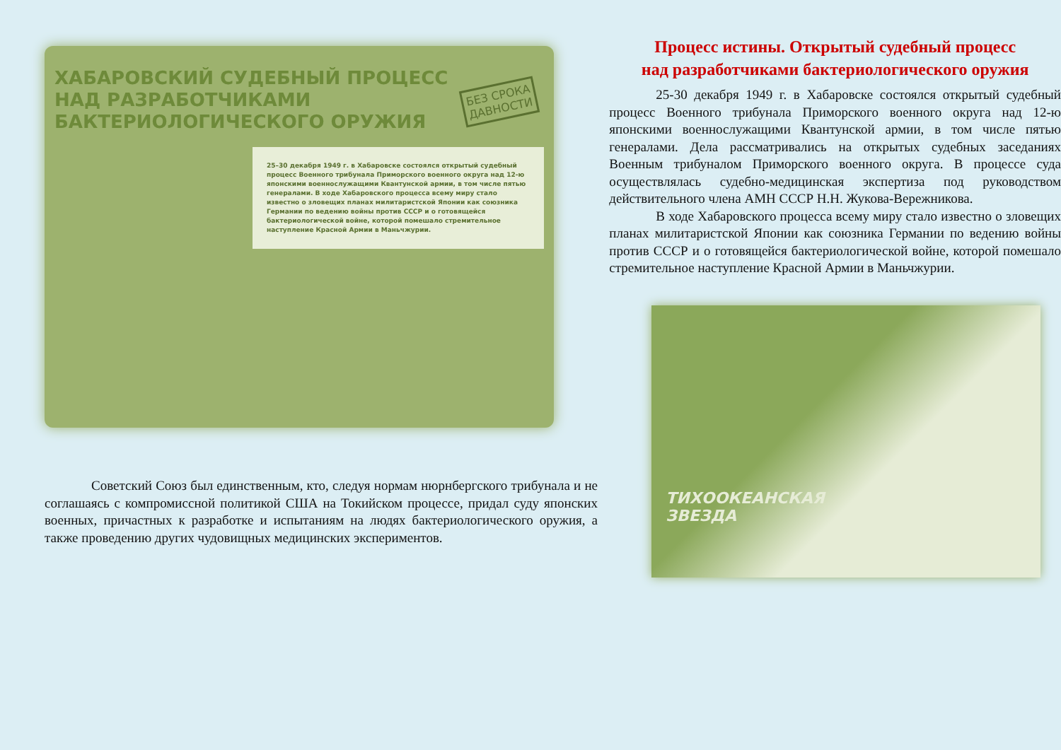ХАБАРОВСКИЙ СУДЕБНЫЙ ПРОЦЕСС
НАД РАЗРАБОТЧИКАМИ
БАКТЕРИОЛОГИЧЕСКОГО ОРУЖИЯ
БЕЗ СРОКА
ДАВНОСТИ
25–30 декабря 1949 г. в Хабаровске состоялся открытый судебный процесс Военного трибунала Приморского военного округа над 12-ю японскими военнослужащими Квантунской армии, в том числе пятью генералами. В ходе Хабаровского процесса всему миру стало известно о зловещих планах милитаристской Японии как союзника Германии по ведению войны против СССР и о готовящейся бактериологической войне, которой помешало стремительное наступление Красной Армии в Маньчжурии.
Советский Союз был единственным, кто, следуя нормам нюрнбергского трибунала и не соглашаясь с компромиссной политикой США на Токийском процессе, придал суду японских военных, причастных к разработке и испытаниям на людях бактериологического оружия, а также проведению других чудовищных медицинских экспериментов.
Процесс истины. Открытый судебный процесс
над разработчиками бактериологического оружия
25-30 декабря 1949 г. в Хабаровске состоялся открытый судебный процесс Военного трибунала Приморского военного округа над 12-ю японскими военнослужащими Квантунской армии, в том числе пятью генералами. Дела рассматривались на открытых судебных заседаниях Военным трибуналом Приморского военного округа. В процессе суда осуществлялась судебно-медицинская экспертиза под руководством действительного члена АМН СССР Н.Н. Жукова-Вережникова.
В ходе Хабаровского процесса всему миру стало известно о зловещих планах милитаристской Японии как союзника Германии по ведению войны против СССР и о готовящейся бактериологической войне, которой помешало стремительное наступление Красной Армии в Маньчжурии.
ТИХООКЕАНСКАЯ
ЗВЕЗДА